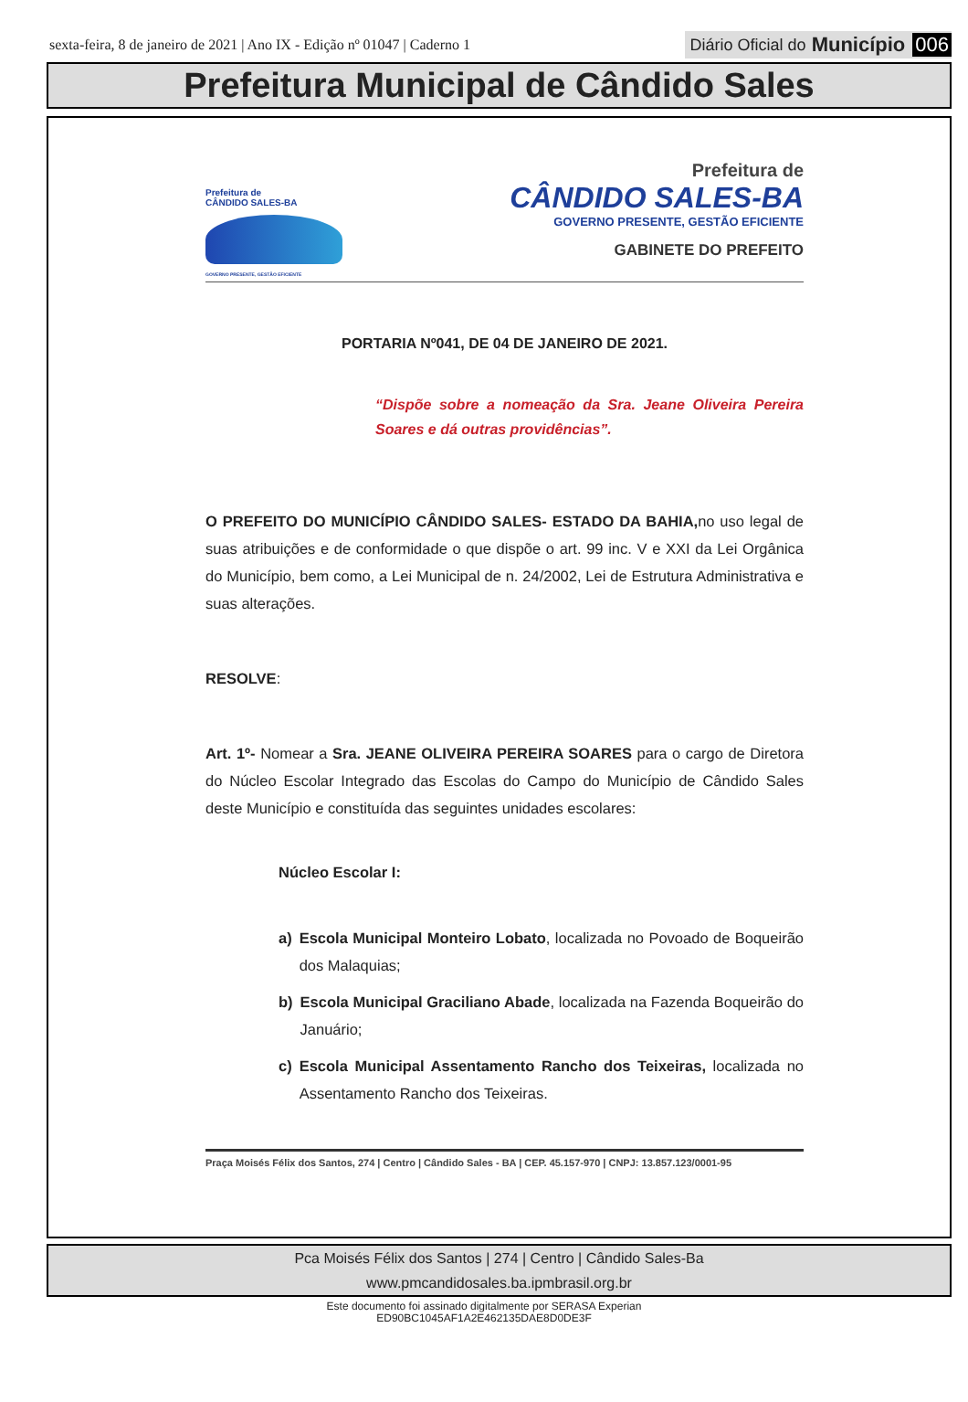sexta-feira, 8 de janeiro de 2021 | Ano IX - Edição nº 01047 | Caderno 1
Diário Oficial do Município 006
Prefeitura Municipal de Cândido Sales
Prefeitura de
CÂNDIDO SALES-BA
GOVERNO PRESENTE, GESTÃO EFICIENTE
Prefeitura de
CÂNDIDO SALES-BA
GOVERNO PRESENTE, GESTÃO EFICIENTE
GABINETE DO PREFEITO
PORTARIA Nº041, DE 04 DE JANEIRO DE 2021.
“Dispõe sobre a nomeação da Sra. Jeane Oliveira Pereira Soares e dá outras providências”.
O PREFEITO DO MUNICÍPIO CÂNDIDO SALES- ESTADO DA BAHIA, no uso legal de suas atribuições e de conformidade o que dispõe o art. 99 inc. V e XXI da Lei Orgânica do Município, bem como, a Lei Municipal de n. 24/2002, Lei de Estrutura Administrativa e suas alterações.
RESOLVE:
Art. 1º- Nomear a Sra. JEANE OLIVEIRA PEREIRA SOARES para o cargo de Diretora do Núcleo Escolar Integrado das Escolas do Campo do Município de Cândido Sales deste Município e constituída das seguintes unidades escolares:
Núcleo Escolar I:
a) Escola Municipal Monteiro Lobato, localizada no Povoado de Boqueirão dos Malaquias;
b) Escola Municipal Graciliano Abade, localizada na Fazenda Boqueirão do Januário;
c) Escola Municipal Assentamento Rancho dos Teixeiras, localizada no Assentamento Rancho dos Teixeiras.
Praça Moisés Félix dos Santos, 274 | Centro | Cândido Sales - BA | CEP. 45.157-970 | CNPJ: 13.857.123/0001-95
Pca Moisés Félix dos Santos | 274 | Centro | Cândido Sales-Ba
www.pmcandidosales.ba.ipmbrasil.org.br
Este documento foi assinado digitalmente por SERASA Experian
ED90BC1045AF1A2E462135DAE8D0DE3F